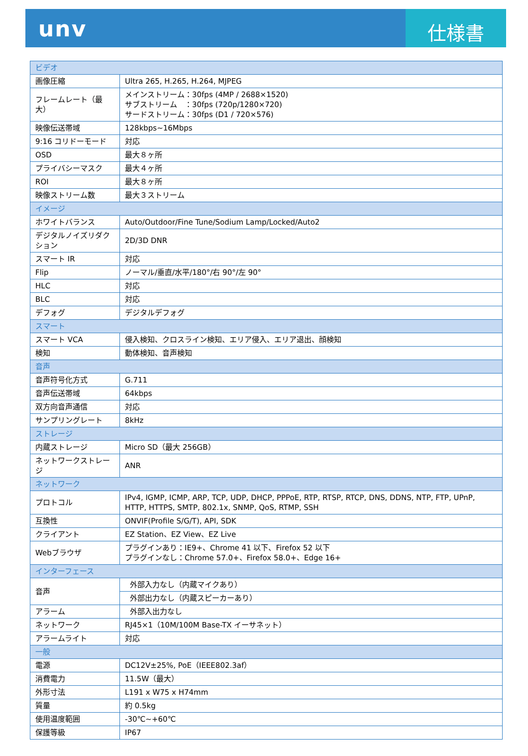unv
仕様書
| ビデオ | |
| 画像圧縮 | Ultra 265, H.265, H.264, MJPEG |
| フレームレート（最大） | メインストリーム：30fps (4MP / 2688×1520) サブストリーム ：30fps (720p/1280×720) サードストリーム：30fps (D1 / 720×576) |
| 映像伝送帯域 | 128kbps~16Mbps |
| 9:16 コリドーモード | 対応 |
| OSD | 最大８ヶ所 |
| プライバシーマスク | 最大４ヶ所 |
| ROI | 最大８ヶ所 |
| 映像ストリーム数 | 最大３ストリーム |
| イメージ | |
| ホワイトバランス | Auto/Outdoor/Fine Tune/Sodium Lamp/Locked/Auto2 |
| デジタルノイズリダクション | 2D/3D DNR |
| スマート IR | 対応 |
| Flip | ノーマル/垂直/水平/180°/右 90°/左 90° |
| HLC | 対応 |
| BLC | 対応 |
| デフォグ | デジタルデフォグ |
| スマート | |
| スマート VCA | 侵入検知、クロスライン検知、エリア侵入、エリア退出、顔検知 |
| 検知 | 動体検知、音声検知 |
| 音声 | |
| 音声符号化方式 | G.711 |
| 音声伝送帯域 | 64kbps |
| 双方向音声通信 | 対応 |
| サンプリングレート | 8kHz |
| ストレージ | |
| 内蔵ストレージ | Micro SD（最大 256GB） |
| ネットワークストレージ | ANR |
| ネットワーク | |
| プロトコル | IPv4, IGMP, ICMP, ARP, TCP, UDP, DHCP, PPPoE, RTP, RTSP, RTCP, DNS, DDNS, NTP, FTP, UPnP, HTTP, HTTPS, SMTP, 802.1x, SNMP, QoS, RTMP, SSH |
| 互換性 | ONVIF(Profile S/G/T), API, SDK |
| クライアント | EZ Station、EZ View、EZ Live |
| Webブラウザ | プラグインあり：IE9+、Chrome 41 以下、Firefox 52 以下 プラグインなし：Chrome 57.0+、Firefox 58.0+、Edge 16+ |
| インターフェース | |
| 音声 | 外部入力なし（内蔵マイクあり） |
| | 外部出力なし（内蔵スピーカーあり） |
| アラーム | 外部入出力なし |
| ネットワーク | RJ45×1（10M/100M Base-TX イーサネット） |
| アラームライト | 対応 |
| 一般 | |
| 電源 | DC12V±25%, PoE（IEEE802.3af） |
| 消費電力 | 11.5W（最大） |
| 外形寸法 | L191 x W75 x H74mm |
| 質量 | 約 0.5kg |
| 使用温度範囲 | -30℃~+60℃ |
| 保護等級 | IP67 |